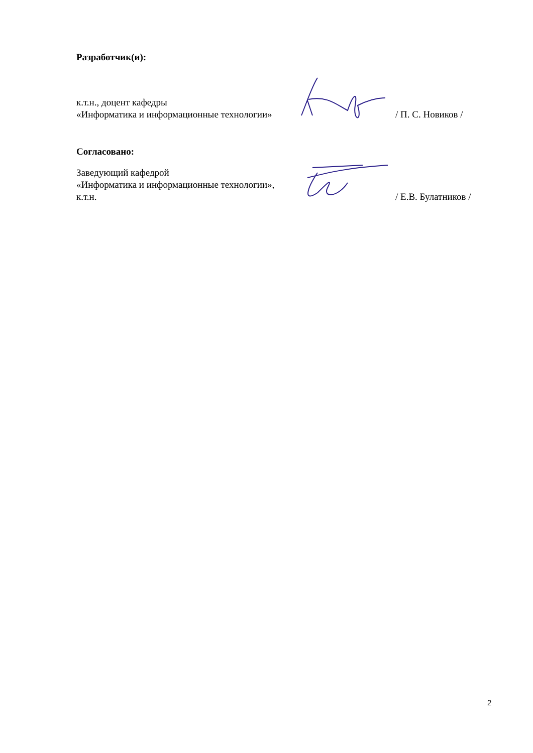Разработчик(и):
к.т.н., доцент кафедры
«Информатика и информационные технологии»
/ П. С. Новиков /
Согласовано:
Заведующий кафедрой
«Информатика и информационные технологии»,
к.т.н.
/ Е.В. Булатников /
2